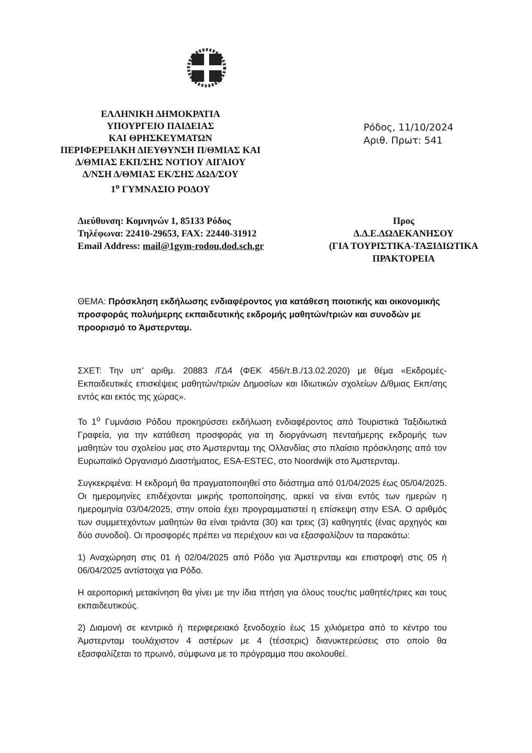ΕΛΛΗΝΙΚΗ ΔΗΜΟΚΡΑΤΙΑ
ΥΠΟΥΡΓΕΙΟ ΠΑΙΔΕΙΑΣ
ΚΑΙ ΘΡΗΣΚΕΥΜΑΤΩΝ
ΠΕΡΙΦΕΡΕΙΑΚΗ ΔΙΕΥΘΥΝΣΗ Π/ΘΜΙΑΣ ΚΑΙ
Δ/ΘΜΙΑΣ ΕΚΠ/ΣΗΣ ΝΟΤΙΟΥ ΑΙΓΑΙΟΥ
Δ/ΝΣΗ Δ/ΘΜΙΑΣ ΕΚ/ΣΗΣ ΔΩΔ/ΣΟΥ
1<sup>ο</sup> ΓΥΜΝΑΣΙΟ ΡΟΔΟΥ
Ρόδος, 11/10/2024
Αριθ. Πρωτ: 541
Διεύθυνση: Κομνηνών 1, 85133 Ρόδος
Τηλέφωνα: 22410-29653, FAX: 22440-31912
Email Address: mail@1gym-rodou.dod.sch.gr
Προς
Δ.Δ.Ε.ΔΩΔΕΚΑΝΗΣΟΥ
(ΓΙΑ ΤΟΥΡΙΣΤΙΚΑ-ΤΑΞΙΔΙΩΤΙΚΑ
ΠΡΑΚΤΟΡΕΙΑ
ΘΕΜΑ: Πρόσκληση εκδήλωσης ενδιαφέροντος για κατάθεση ποιοτικής και οικονομικής προσφοράς πολυήμερης εκπαιδευτικής εκδρομής μαθητών/τριών και συνοδών με προορισμό το Άμστερνταμ.
ΣΧΕΤ: Την υπ’ αριθμ. 20883 /ΓΔ4 (ΦΕΚ 456/τ.Β./13.02.2020) με θέμα «Εκδρομές-Εκπαιδευτικές επισκέψεις μαθητών/τριών Δημοσίων και Ιδιωτικών σχολείων Δ/θμιας Εκπ/σης εντός και εκτός της χώρας».
Το 1<sup>ο</sup> Γυμνάσιο Ρόδου προκηρύσσει εκδήλωση ενδιαφέροντος από Τουριστικά Ταξιδιωτικά Γραφεία, για την κατάθεση προσφοράς για τη διοργάνωση πενταήμερης εκδρομής των μαθητών του σχολείου μας στο Άμστερνταμ της Ολλανδίας στο πλαίσιο πρόσκλησης από τον Ευρωπαϊκό Οργανισμό Διαστήματος, ESA-ESTEC, στο Noordwijk στο Άμστερνταμ.
Συγκεκριμένα: Η εκδρομή θα πραγματοποιηθεί στο διάστημα από 01/04/2025 έως 05/04/2025. Οι ημερομηνίες επιδέχονται μικρής τροποποίησης, αρκεί να είναι εντός των ημερών η ημερομηνία 03/04/2025, στην οποία έχει προγραμματιστεί η επίσκεψη στην ESA. Ο αριθμός των συμμετεχόντων μαθητών θα είναι τριάντα (30) και τρεις (3) καθηγητές (ένας αρχηγός και δύο συνοδοί). Οι προσφορές πρέπει να περιέχουν και να εξασφαλίζουν τα παρακάτω:
1) Αναχώρηση στις 01 ή 02/04/2025 από Ρόδο για Άμστερνταμ και επιστροφή στις 05 ή 06/04/2025 αντίστοιχα για Ρόδο.
Η αεροπορική μετακίνηση θα γίνει με την ίδια πτήση για όλους τους/τις μαθητές/τριες και τους εκπαιδευτικούς.
2) Διαμονή σε κεντρικό ή περιφερειακό ξενοδοχείο έως 15 χιλιόμετρα από το κέντρο του Άμστερνταμ τουλάχιστον 4 αστέρων με 4 (τέσσερις) διανυκτερεύσεις στο οποίο θα εξασφαλίζεται το πρωινό, σύμφωνα με το πρόγραμμα που ακολουθεί.